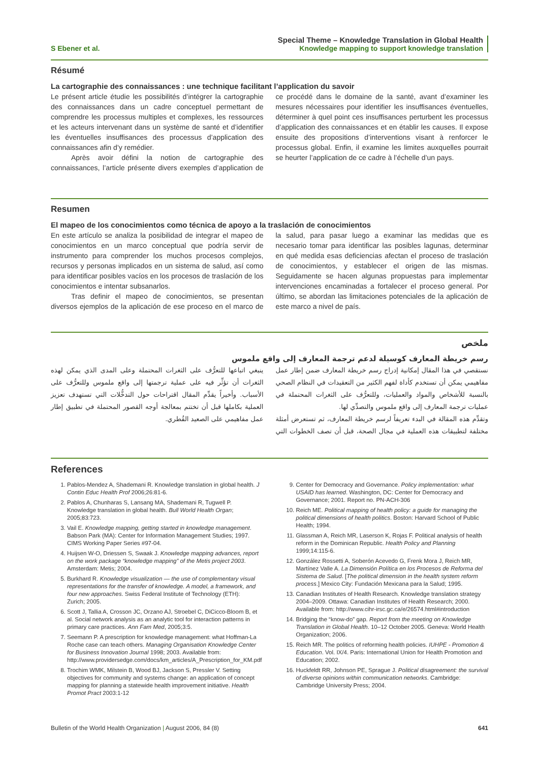S Ebener et al.
Special Theme – Knowledge Translation in Global Health
Knowledge mapping to support knowledge translation
Résumé
La cartographie des connaissances : une technique facilitant l’application du savoir
Le présent article étudie les possibilités d’intégrer la cartographie des connaissances dans un cadre conceptuel permettant de comprendre les processus multiples et complexes, les ressources et les acteurs intervenant dans un système de santé et d’identifier les éventuelles insuffisances des processus d’application des connaissances afin d’y remédier.
Après avoir défini la notion de cartographie des connaissances, l’article présente divers exemples d’application de ce procédé dans le domaine de la santé, avant d’examiner les mesures nécessaires pour identifier les insuffisances éventuelles, déterminer à quel point ces insuffisances perturbent les processus d’application des connaissances et en établir les causes. Il expose ensuite des propositions d’interventions visant à renforcer le processus global. Enfin, il examine les limites auxquelles pourrait se heurter l’application de ce cadre à l’échelle d’un pays.
Resumen
El mapeo de los conocimientos como técnica de apoyo a la traslación de conocimientos
En este artículo se analiza la posibilidad de integrar el mapeo de conocimientos en un marco conceptual que podría servir de instrumento para comprender los muchos procesos complejos, recursos y personas implicados en un sistema de salud, así como para identificar posibles vacíos en los procesos de traslación de los conocimientos e intentar subsanarlos.
Tras definir el mapeo de conocimientos, se presentan diversos ejemplos de la aplicación de ese proceso en el marco de la salud, para pasar luego a examinar las medidas que es necesario tomar para identificar las posibles lagunas, determinar en qué medida esas deficiencias afectan el proceso de traslación de conocimientos, y establecer el origen de las mismas. Seguidamente se hacen algunas propuestas para implementar intervenciones encaminadas a fortalecer el proceso general. Por último, se abordan las limitaciones potenciales de la aplicación de este marco a nivel de país.
ملخص
رسم خريطة المعارف كوسيلة لدعم ترجمة المعارف إلى واقع ملموس
نستقصي في هذا المقال إمكانية إدراج رسم خريطة المعارف ضمن إطار عمل مفاهيمي يمكن أن تستخدم كأداة لفهم الكثير من التعقيدات في النظام الصحي بالنسبة للأشخاص والمواد والعمليات، وللتعرُّف على الثغرات المحتملة في عمليات ترجمة المعارف إلى واقع ملموس والتصدِّي لها.
وتقدِّم هذه المقالة في البدء تعريفاً لرسم خريطة المعارف، ثم تستعرض أمثلة مختلفة لتطبيقات هذه العملية في مجال الصحة، قبل أن تصف الخطوات التي ينبغي اتباعها للتعرُّف على الثغرات المحتملة وعلى المدى الذي يمكن لهذه الثغرات أن تؤثِّر فيه على عملية ترجمتها إلى واقع ملموس وللتعرُّف على الأسباب. وأخيراً يقدِّم المقال اقتراحات حول التدخُّلات التي تستهدف تعزيز العملية بكاملها قبل أن تختتم بمعالجة أوجه القصور المحتملة في تطبيق إطار عمل مفاهيمي على الصعيد القُطري.
References
1. Pablos-Mendez A, Shademani R. Knowledge translation in global health. J Contin Educ Health Prof 2006;26:81-6.
2. Pablos A, Chunharas S, Lansang MA, Shademani R, Tugwell P. Knowledge translation in global health. Bull World Health Organ; 2005;83:723.
3. Vail E. Knowledge mapping, getting started in knowledge management. Babson Park (MA): Center for Information Management Studies; 1997. CIMS Working Paper Series #97-04.
4. Huijsen W-O, Driessen S, Swaak J. Knowledge mapping advances, report on the work package “knowledge mapping” of the Metis project 2003. Amsterdam: Metis; 2004.
5. Burkhard R. Knowledge visualization — the use of complementary visual representations for the transfer of knowledge. A model, a framework, and four new approaches. Swiss Federal Institute of Technology (ETH): Zurich; 2005.
6. Scott J, Tallia A, Crosson JC, Orzano AJ, Stroebel C, DiCicco-Bloom B, et al. Social network analysis as an analytic tool for interaction patterns in primary care practices. Ann Fam Med, 2005;3:5.
7. Seemann P. A prescription for knowledge management: what Hoffman-La Roche case can teach others. Managing Organisation Knowledge Center for Business Innovation Journal 1998; 2003. Available from: http://www.providersedge.com/docs/km_articles/A_Prescription_for_KM.pdf
8. Trochim WMK, Milstein B, Wood BJ, Jackson S, Pressler V. Setting objectives for community and systems change: an application of concept mapping for planning a statewide health improvement initiative. Health Promot Pract 2003:1-12
9. Center for Democracy and Governance. Policy implementation: what USAID has learned. Washington, DC: Center for Democracy and Governance; 2001. Report no. PN-ACH-306
10. Reich ME. Political mapping of health policy: a guide for managing the political dimensions of health politics. Boston: Harvard School of Public Health; 1994.
11. Glassman A, Reich MR, Laserson K, Rojas F. Political analysis of health reform in the Dominican Republic. Health Policy and Planning 1999;14:115-6.
12. González Rossetti A, Soberón Acevedo G, Frenk Mora J, Reich MR, Martínez Valle A. La Dimensión Política en los Procesos de Reforma del Sistema de Salud. [The political dimension in the health system reform process.] Mexico City: Fundación Mexicana para la Salud; 1995.
13. Canadian Institutes of Health Research. Knowledge translation strategy 2004–2009. Ottawa: Canadian Institutes of Health Research; 2000. Available from: http://www.cihr-irsc.gc.ca/e/26574.html#introduction
14. Bridging the “know-do” gap. Report from the meeting on Knowledge Translation in Global Health. 10–12 October 2005. Geneva: World Health Organization; 2006.
15. Reich MR. The politics of reforming health policies. IUHPE - Promotion & Education. Vol. IX/4. Paris: International Union for Health Promotion and Education; 2002.
16. Huckfeldt RR, Johnson PE, Sprague J. Political disagreement: the survival of diverse opinions within communication networks. Cambridge: Cambridge University Press; 2004.
Bulletin of the World Health Organization | August 2006, 84 (8)
641